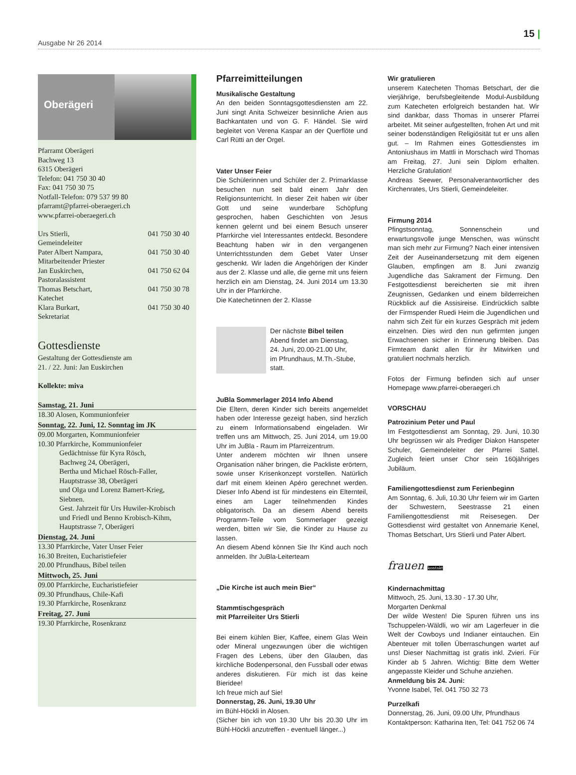Ausgabe Nr 26 2014
15 |
Oberägeri
Pfarramt Oberägeri
Bachweg 13
6315 Oberägeri
Telefon: 041 750 30 40
Fax: 041 750 30 75
Notfall-Telefon: 079 537 99 80
pfarramt@pfarrei-oberaegeri.ch
www.pfarrei-oberaegeri.ch
Urs Stierli, 041 750 30 40
Gemeindeleiter
Pater Albert Nampara, 041 750 30 40
Mitarbeitender Priester
Jan Euskirchen, 041 750 62 04
Pastoralassistent
Thomas Betschart, 041 750 30 78
Katechet
Klara Burkart, 041 750 30 40
Sekretariat
Gottesdienste
Gestaltung der Gottesdienste am
21. / 22. Juni: Jan Euskirchen
Kollekte: miva
Samstag, 21. Juni
18.30 Alosen, Kommunionfeier
Sonntag, 22. Juni, 12. Sonntag im JK
09.00 Morgarten, Kommunionfeier
10.30 Pfarrkirche, Kommunionfeier
Gedächtnisse für Kyra Rösch,
Bachweg 24, Oberägeri,
Bertha und Michael Rösch-Faller,
Hauptstrasse 38, Oberägeri
und Olga und Lorenz Bamert-Krieg,
Siebnen.
Gest. Jahrzeit für Urs Huwiler-Krobisch
und Friedl und Benno Krobisch-Kihm,
Hauptstrasse 7, Oberägeri
Dienstag, 24. Juni
13.30 Pfarrkirche, Vater Unser Feier
16.30 Breiten, Eucharistiefeier
20.00 Pfrundhaus, Bibel teilen
Mittwoch, 25. Juni
09.00 Pfarrkirche, Eucharistiefeier
09.30 Pfrundhaus, Chile-Kafi
19.30 Pfarrkirche, Rosenkranz
Freitag, 27. Juni
19.30 Pfarrkirche, Rosenkranz
Pfarreimitteilungen
Musikalische Gestaltung
An den beiden Sonntagsgottesdiensten am 22. Juni singt Anita Schweizer besinnliche Arien aus Bachkantaten und von G. F. Händel. Sie wird begleitet von Verena Kaspar an der Querflöte und Carl Rütti an der Orgel.
Vater Unser Feier
Die Schülerinnen und Schüler der 2. Primarklasse besuchen nun seit bald einem Jahr den Religionsunterricht. In dieser Zeit haben wir über Gott und seine wunderbare Schöpfung gesprochen, haben Geschichten von Jesus kennen gelernt und bei einem Besuch unserer Pfarrkirche viel Interessantes entdeckt. Besondere Beachtung haben wir in den vergangenen Unterrichtsstunden dem Gebet Vater Unser geschenkt. Wir laden die Angehörigen der Kinder aus der 2. Klasse und alle, die gerne mit uns feiern herzlich ein am Dienstag, 24. Juni 2014 um 13.30 Uhr in der Pfarrkirche.
Die Katechetinnen der 2. Klasse
Der nächste Bibel teilen
Abend findet am Dienstag,
24. Juni, 20.00-21.00 Uhr,
im Pfrundhaus, M.Th.-Stube,
statt.
JuBla Sommerlager 2014 Info Abend
Die Eltern, deren Kinder sich bereits angemeldet haben oder Interesse gezeigt haben, sind herzlich zu einem Informationsabend eingeladen. Wir treffen uns am Mittwoch, 25. Juni 2014, um 19.00 Uhr im JuBla - Raum im Pfarreizentrum.
Unter anderem möchten wir Ihnen unsere Organisation näher bringen, die Packliste erörtern, sowie unser Krisenkonzept vorstellen. Natürlich darf mit einem kleinen Apéro gerechnet werden. Dieser Info Abend ist für mindestens ein Elternteil, eines am Lager teilnehmenden Kindes obligatorisch. Da an diesem Abend bereits Programm-Teile vom Sommerlager gezeigt werden, bitten wir Sie, die Kinder zu Hause zu lassen.
An diesem Abend können Sie Ihr Kind auch noch anmelden. Ihr JuBla-Leiterteam
„Die Kirche ist auch mein Bier“
Stammtischgespräch
mit Pfarreileiter Urs Stierli
Bei einem kühlen Bier, Kaffee, einem Glas Wein oder Mineral ungezwungen über die wichtigen Fragen des Lebens, über den Glauben, das kirchliche Bodenpersonal, den Fussball oder etwas anderes diskutieren. Für mich ist das keine Bieridee!
Ich freue mich auf Sie!
Donnerstag, 26. Juni, 19.30 Uhr
im Bühl-Höckli in Alosen.
(Sicher bin ich von 19.30 Uhr bis 20.30 Uhr im Bühl-Höckli anzutreffen - eventuell länger...)
Wir gratulieren
unserem Katecheten Thomas Betschart, der die vierjährige, berufsbegleitende Modul-Ausbildung zum Katecheten erfolgreich bestanden hat. Wir sind dankbar, dass Thomas in unserer Pfarrei arbeitet. Mit seiner aufgestellten, frohen Art und mit seiner bodenständigen Religiösität tut er uns allen gut. – Im Rahmen eines Gottesdienstes im Antoniushaus im Mattli in Morschach wird Thomas am Freitag, 27. Juni sein Diplom erhalten. Herzliche Gratulation!
Andreas Seewer, Personalverantwortlicher des Kirchenrates, Urs Stierli, Gemeindeleiter.
Firmung 2014
Pfingstsonntag, Sonnenschein und erwartungsvolle junge Menschen, was wünscht man sich mehr zur Firmung? Nach einer intensiven Zeit der Auseinandersetzung mit dem eigenen Glauben, empfingen am 8. Juni zwanzig Jugendliche das Sakrament der Firmung. Den Festgottesdienst bereicherten sie mit ihren Zeugnissen, Gedanken und einem bilderreichen Rückblick auf die Assisireise. Eindrücklich salbte der Firmspender Ruedi Heim die Jugendlichen und nahm sich Zeit für ein kurzes Gespräch mit jedem einzelnen. Dies wird den nun gefirmten jungen Erwachsenen sicher in Erinnerung bleiben. Das Firmteam dankt allen für ihr Mitwirken und gratuliert nochmals herzlich.
Fotos der Firmung befinden sich auf unser Homepage www.pfarrei-oberaegeri.ch
VORSCHAU
Patrozinium Peter und Paul
Im Festgottesdienst am Sonntag, 29. Juni, 10.30 Uhr begrüssen wir als Prediger Diakon Hanspeter Schuler, Gemeindeleiter der Pfarrei Sattel. Zugleich feiert unser Chor sein 160jähriges Jubiläum.
Familiengottesdienst zum Ferienbeginn
Am Sonntag, 6. Juli, 10.30 Uhr feiern wir im Garten der Schwestern, Seestrasse 21 einen Familiengottesdienst mit Reisesegen. Der Gottesdienst wird gestaltet von Annemarie Kenel, Thomas Betschart, Urs Stierli und Pater Albert.
frauen kontakt
Kindernachmittag
Mittwoch, 25. Juni, 13.30 - 17.30 Uhr,
Morgarten Denkmal
Der wilde Westen! Die Spuren führen uns ins Tschuppelen-Wäldli, wo wir am Lagerfeuer in die Welt der Cowboys und Indianer eintauchen. Ein Abenteuer mit tollen Überraschungen wartet auf uns! Dieser Nachmittag ist gratis inkl. Zvieri. Für Kinder ab 5 Jahren. Wichtig: Bitte dem Wetter angepasste Kleider und Schuhe anziehen.
Anmeldung bis 24. Juni:
Yvonne Isabel, Tel. 041 750 32 73
Purzelkafi
Donnerstag, 26. Juni, 09.00 Uhr, Pfrundhaus
Kontaktperson: Katharina Iten, Tel: 041 752 06 74